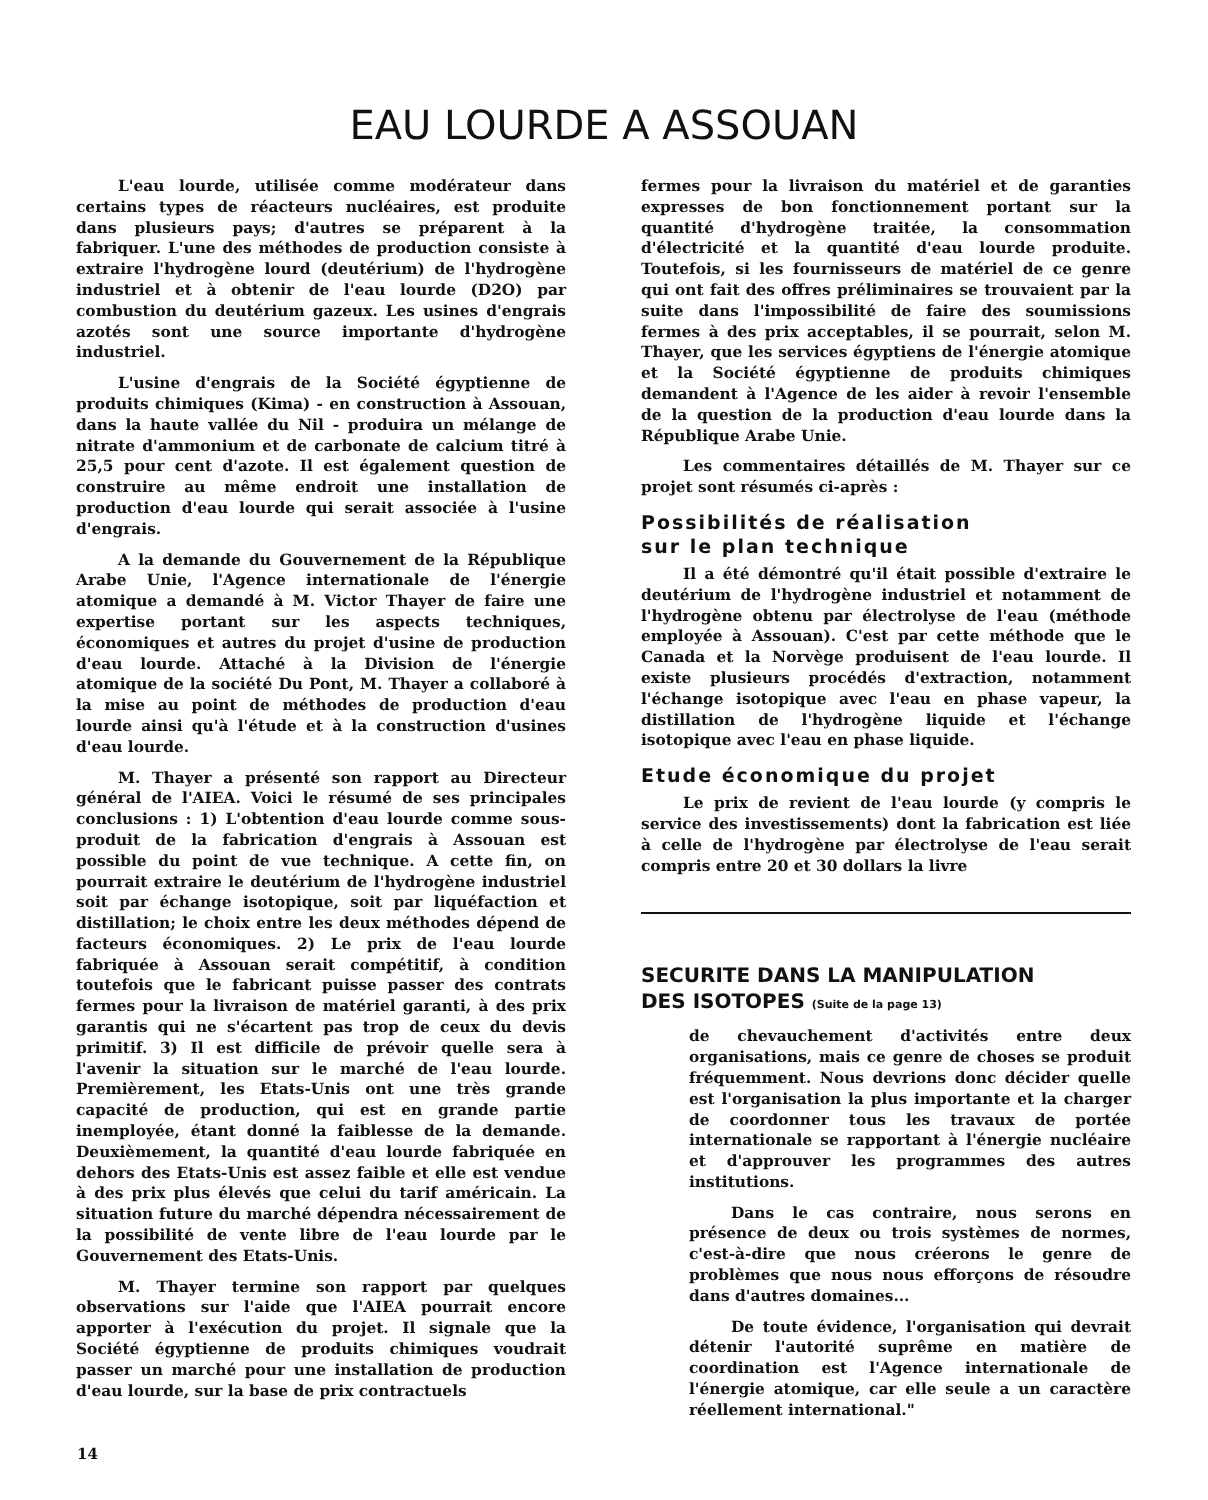EAU LOURDE A ASSOUAN
L'eau lourde, utilisée comme modérateur dans certains types de réacteurs nucléaires, est produite dans plusieurs pays; d'autres se préparent à la fabriquer. L'une des méthodes de production consiste à extraire l'hydrogène lourd (deutérium) de l'hydrogène industriel et à obtenir de l'eau lourde (D2O) par combustion du deutérium gazeux. Les usines d'engrais azotés sont une source importante d'hydrogène industriel.
L'usine d'engrais de la Société égyptienne de produits chimiques (Kima) - en construction à Assouan, dans la haute vallée du Nil - produira un mélange de nitrate d'ammonium et de carbonate de calcium titré à 25,5 pour cent d'azote. Il est également question de construire au même endroit une installation de production d'eau lourde qui serait associée à l'usine d'engrais.
A la demande du Gouvernement de la République Arabe Unie, l'Agence internationale de l'énergie atomique a demandé à M. Victor Thayer de faire une expertise portant sur les aspects techniques, économiques et autres du projet d'usine de production d'eau lourde. Attaché à la Division de l'énergie atomique de la société Du Pont, M. Thayer a collaboré à la mise au point de méthodes de production d'eau lourde ainsi qu'à l'étude et à la construction d'usines d'eau lourde.
M. Thayer a présenté son rapport au Directeur général de l'AIEA. Voici le résumé de ses principales conclusions : 1) L'obtention d'eau lourde comme sous-produit de la fabrication d'engrais à Assouan est possible du point de vue technique. A cette fin, on pourrait extraire le deutérium de l'hydrogène industriel soit par échange isotopique, soit par liquéfaction et distillation; le choix entre les deux méthodes dépend de facteurs économiques. 2) Le prix de l'eau lourde fabriquée à Assouan serait compétitif, à condition toutefois que le fabricant puisse passer des contrats fermes pour la livraison de matériel garanti, à des prix garantis qui ne s'écartent pas trop de ceux du devis primitif. 3) Il est difficile de prévoir quelle sera à l'avenir la situation sur le marché de l'eau lourde. Premièrement, les Etats-Unis ont une très grande capacité de production, qui est en grande partie inemployée, étant donné la faiblesse de la demande. Deuxièmement, la quantité d'eau lourde fabriquée en dehors des Etats-Unis est assez faible et elle est vendue à des prix plus élevés que celui du tarif américain. La situation future du marché dépendra nécessairement de la possibilité de vente libre de l'eau lourde par le Gouvernement des Etats-Unis.
M. Thayer termine son rapport par quelques observations sur l'aide que l'AIEA pourrait encore apporter à l'exécution du projet. Il signale que la Société égyptienne de produits chimiques voudrait passer un marché pour une installation de production d'eau lourde, sur la base de prix contractuels
fermes pour la livraison du matériel et de garanties expresses de bon fonctionnement portant sur la quantité d'hydrogène traitée, la consommation d'électricité et la quantité d'eau lourde produite. Toutefois, si les fournisseurs de matériel de ce genre qui ont fait des offres préliminaires se trouvaient par la suite dans l'impossibilité de faire des soumissions fermes à des prix acceptables, il se pourrait, selon M. Thayer, que les services égyptiens de l'énergie atomique et la Société égyptienne de produits chimiques demandent à l'Agence de les aider à revoir l'ensemble de la question de la production d'eau lourde dans la République Arabe Unie.
Les commentaires détaillés de M. Thayer sur ce projet sont résumés ci-après :
Possibilités de réalisation
sur le plan technique
Il a été démontré qu'il était possible d'extraire le deutérium de l'hydrogène industriel et notamment de l'hydrogène obtenu par électrolyse de l'eau (méthode employée à Assouan). C'est par cette méthode que le Canada et la Norvège produisent de l'eau lourde. Il existe plusieurs procédés d'extraction, notamment l'échange isotopique avec l'eau en phase vapeur, la distillation de l'hydrogène liquide et l'échange isotopique avec l'eau en phase liquide.
Etude économique du projet
Le prix de revient de l'eau lourde (y compris le service des investissements) dont la fabrication est liée à celle de l'hydrogène par électrolyse de l'eau serait compris entre 20 et 30 dollars la livre
SECURITE DANS LA MANIPULATION
DES ISOTOPES (Suite de la page 13)
de chevauchement d'activités entre deux organisations, mais ce genre de choses se produit fréquemment. Nous devrions donc décider quelle est l'organisation la plus importante et la charger de coordonner tous les travaux de portée internationale se rapportant à l'énergie nucléaire et d'approuver les programmes des autres institutions.
Dans le cas contraire, nous serons en présence de deux ou trois systèmes de normes, c'est-à-dire que nous créerons le genre de problèmes que nous nous efforçons de résoudre dans d'autres domaines...
De toute évidence, l'organisation qui devrait détenir l'autorité suprême en matière de coordination est l'Agence internationale de l'énergie atomique, car elle seule a un caractère réellement international."
14